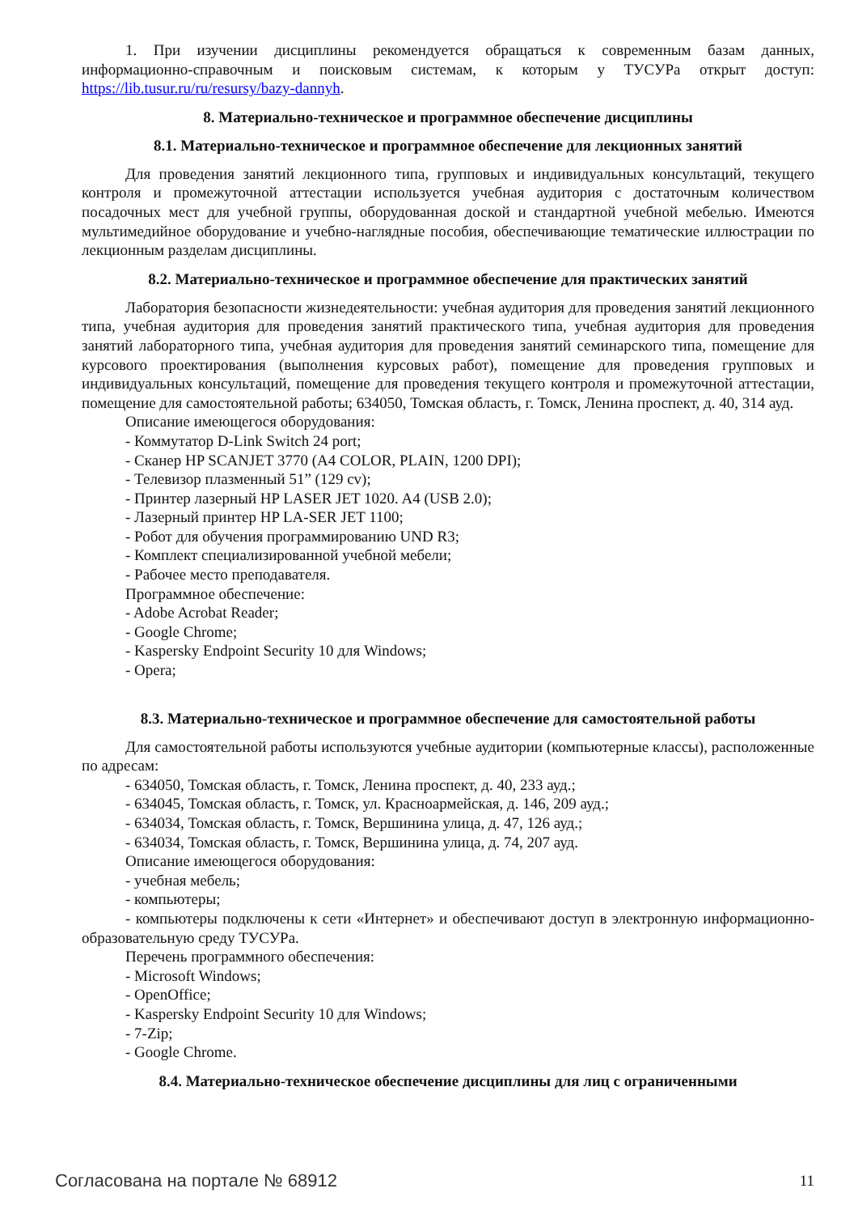1. При изучении дисциплины рекомендуется обращаться к современным базам данных, информационно-справочным и поисковым системам, к которым у ТУСУРа открыт доступ: https://lib.tusur.ru/ru/resursy/bazy-dannyh.
8. Материально-техническое и программное обеспечение дисциплины
8.1. Материально-техническое и программное обеспечение для лекционных занятий
Для проведения занятий лекционного типа, групповых и индивидуальных консультаций, текущего контроля и промежуточной аттестации используется учебная аудитория с достаточным количеством посадочных мест для учебной группы, оборудованная доской и стандартной учебной мебелью. Имеются мультимедийное оборудование и учебно-наглядные пособия, обеспечивающие тематические иллюстрации по лекционным разделам дисциплины.
8.2. Материально-техническое и программное обеспечение для практических занятий
Лаборатория безопасности жизнедеятельности: учебная аудитория для проведения занятий лекционного типа, учебная аудитория для проведения занятий практического типа, учебная аудитория для проведения занятий лабораторного типа, учебная аудитория для проведения занятий семинарского типа, помещение для курсового проектирования (выполнения курсовых работ), помещение для проведения групповых и индивидуальных консультаций, помещение для проведения текущего контроля и промежуточной аттестации, помещение для самостоятельной работы; 634050, Томская область, г. Томск, Ленина проспект, д. 40, 314 ауд.
Описание имеющегося оборудования:
- Коммутатор D-Link Switch 24 port;
- Сканер HP SCANJET 3770 (A4 COLOR, PLAIN, 1200 DPI);
- Телевизор плазменный 51” (129 cv);
- Принтер лазерный HP LASER JET 1020. A4 (USB 2.0);
- Лазерный принтер HP LA-SER JET 1100;
- Робот для обучения программированию UND R3;
- Комплект специализированной учебной мебели;
- Рабочее место преподавателя.
Программное обеспечение:
- Adobe Acrobat Reader;
- Google Chrome;
- Kaspersky Endpoint Security 10 для Windows;
- Opera;
8.3. Материально-техническое и программное обеспечение для самостоятельной работы
Для самостоятельной работы используются учебные аудитории (компьютерные классы), расположенные по адресам:
- 634050, Томская область, г. Томск, Ленина проспект, д. 40, 233 ауд.;
- 634045, Томская область, г. Томск, ул. Красноармейская, д. 146, 209 ауд.;
- 634034, Томская область, г. Томск, Вершинина улица, д. 47, 126 ауд.;
- 634034, Томская область, г. Томск, Вершинина улица, д. 74, 207 ауд.
Описание имеющегося оборудования:
- учебная мебель;
- компьютеры;
- компьютеры подключены к сети «Интернет» и обеспечивают доступ в электронную информационно-образовательную среду ТУСУРа.
Перечень программного обеспечения:
- Microsoft Windows;
- OpenOffice;
- Kaspersky Endpoint Security 10 для Windows;
- 7-Zip;
- Google Chrome.
8.4. Материально-техническое обеспечение дисциплины для лиц с ограниченными
Согласована на портале № 68912 11